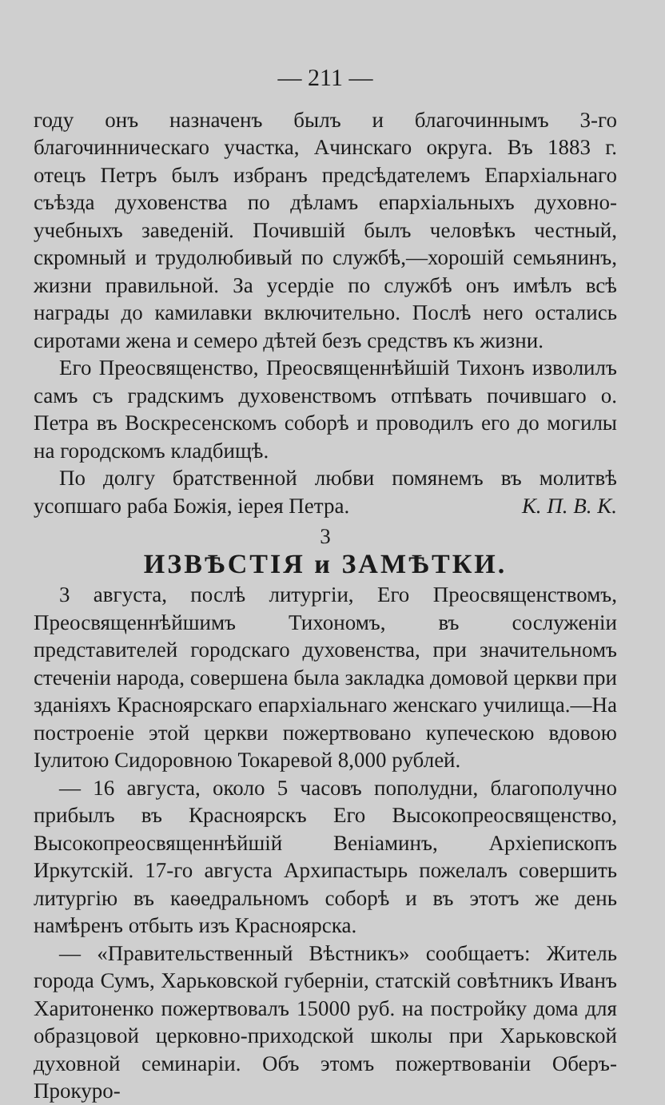— 211 —
году онъ назначенъ былъ и благочиннымъ 3-го благочинническаго участка, Ачинскаго округа. Въ 1883 г. отецъ Петръ былъ избранъ предсѣдателемъ Епархіальнаго съѣзда духовенства по дѣламъ епархіальныхъ духовно-учебныхъ заведеній. Почившій былъ человѣкъ честный, скромный и трудолюбивый по службѣ,—хорошій семьянинъ, жизни правильной. За усердіе по службѣ онъ имѣлъ всѣ награды до камилавки включительно. Послѣ него остались сиротами жена и семеро дѣтей безъ средствъ къ жизни.
Его Преосвященство, Преосвященнѣйшій Тихонъ изволилъ самъ съ градскимъ духовенствомъ отпѣвать почившаго о. Петра въ Воскресенскомъ соборѣ и проводилъ его до могилы на городскомъ кладбищѣ.
По долгу братственной любви помянемъ въ молитвѣ усопшаго раба Божія, іерея Петра. К. П. В. К.
3
ИЗВѢСТІЯ и ЗАМѢТКИ.
3 августа, послѣ литургіи, Его Преосвященствомъ, Преосвященнѣйшимъ Тихономъ, въ сослуженіи представителей городскаго духовенства, при значительномъ стеченіи народа, совершена была закладка домовой церкви при зданіяхъ Красноярскаго епархіальнаго женскаго училища.—На построеніе этой церкви пожертвовано купеческою вдовою Іулитою Сидоровною Токаревой 8,000 рублей.
— 16 августа, около 5 часовъ пополудни, благополучно прибылъ въ Красноярскъ Его Высокопреосвященство, Высокопреосвященнѣйшій Веніаминъ, Архіепископъ Иркутскій. 17-го августа Архипастырь пожелалъ совершить литургію въ каѳедральномъ соборѣ и въ этотъ же день намѣренъ отбыть изъ Красноярска.
— «Правительственный Вѣстникъ» сообщаетъ: Житель города Сумъ, Харьковской губерніи, статскій совѣтникъ Иванъ Харитоненко пожертвовалъ 15000 руб. на постройку дома для образцовой церковно-приходской школы при Харьковской духовной семинаріи. Объ этомъ пожертвованіи Оберъ-Прокуро-